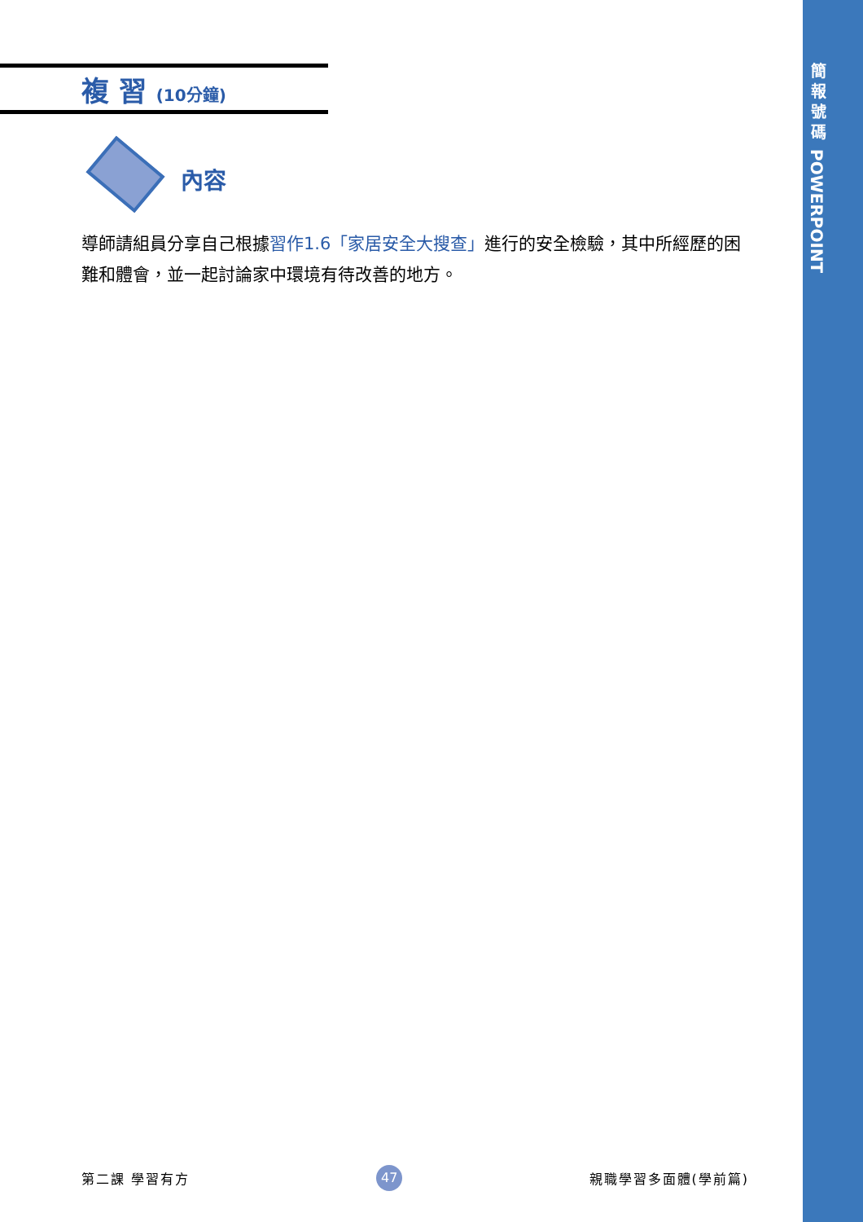簡
報
號
碼
POWERPOINT
複 習 (10分鐘)
內容
導師請組員分享自己根據習作1.6「家居安全大搜查」進行的安全檢驗，其中所經歷的困難和體會，並一起討論家中環境有待改善的地方。
第二課 學習有方 47 親職學習多面體(學前篇)